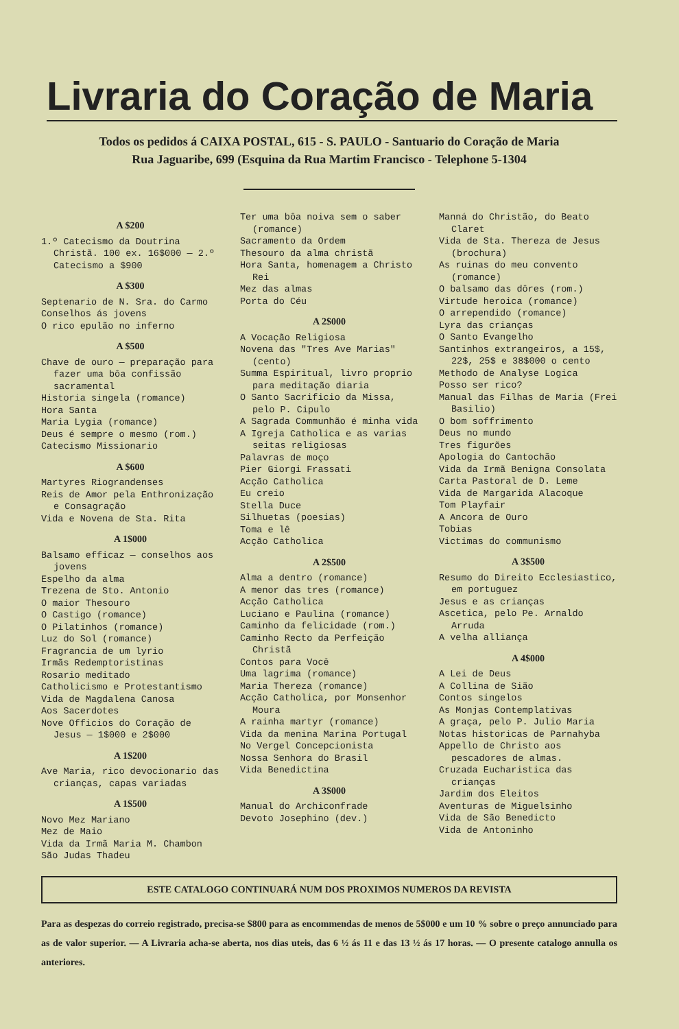Livraria do Coração de Maria
Todos os pedidos á CAIXA POSTAL, 615 - S. PAULO - Santuario do Coração de Maria
Rua Jaguaribe, 699 (Esquina da Rua Martim Francisco - Telephone 5-1304
A $200
1.º Catecismo da Doutrina Christã. 100 ex. 16$000 — 2.º Catecismo a $900
A $300
Septenario de N. Sra. do Carmo
Conselhos ás jovens
O rico epulão no inferno
A $500
Chave de ouro — preparação para fazer uma bôa confissão sacramental
Historia singela (romance)
Hora Santa
Maria Lygia (romance)
Deus é sempre o mesmo (rom.)
Catecismo Missionario
A $600
Martyres Riograndenses
Reis de Amor pela Enthronização e Consagração
Vida e Novena de Sta. Rita
A 1$000
Balsamo efficaz — conselhos aos jovens
Espelho da alma
Trezena de Sto. Antonio
O maior Thesouro
O Castigo (romance)
O Pilatinhos (romance)
Luz do Sol (romance)
Fragrancia de um lyrio
Irmãs Redemptoristinas
Rosario meditado
Catholicismo e Protestantismo
Vida de Magdalena Canosa
Aos Sacerdotes
Nove Officios do Coração de Jesus — 1$000 e 2$000
A 1$200
Ave Maria, rico devocionario das crianças, capas variadas
A 1$500
Novo Mez Mariano
Mez de Maio
Vida da Irmã Maria M. Chambon
São Judas Thadeu
Ter uma bôa noiva sem o saber (romance)
Sacramento da Ordem
Thesouro da alma christã
Hora Santa, homenagem a Christo Rei
Mez das almas
Porta do Céu
A 2$000
A Vocação Religiosa
Novena das "Tres Ave Marias" (cento)
Summa Espiritual, livro proprio para meditação diaria
O Santo Sacrificio da Missa, pelo P. Cipulo
A Sagrada Communhão é minha vida
A Igreja Catholica e as varias seitas religiosas
Palavras de moço
Pier Giorgi Frassati
Acção Catholica
Eu creio
Stella Duce
Silhuetas (poesias)
Toma e lê
Acção Catholica
A 2$500
Alma a dentro (romance)
A menor das tres (romance)
Acção Catholica
Luciano e Paulina (romance)
Caminho da felicidade (rom.)
Caminho Recto da Perfeição Christã
Contos para Você
Uma lagrima (romance)
Maria Thereza (romance)
Acção Catholica, por Monsenhor Moura
A rainha martyr (romance)
Vida da menina Marina Portugal
No Vergel Concepcionista
Nossa Senhora do Brasil
Vida Benedictina
A 3$000
Manual do Archiconfrade
Devoto Josephino (dev.)
Manná do Christão, do Beato Claret
Vida de Sta. Thereza de Jesus (brochura)
As ruinas do meu convento (romance)
O balsamo das dôres (rom.)
Virtude heroica (romance)
O arrependido (romance)
Lyra das crianças
O Santo Evangelho
Santinhos extrangeiros, a 15$, 22$, 25$ e 38$000 o cento
Methodo de Analyse Logica
Posso ser rico?
Manual das Filhas de Maria (Frei Basilio)
O bom soffrimento
Deus no mundo
Tres figurões
Apologia do Cantochão
Vida da Irmã Benigna Consolata
Carta Pastoral de D. Leme
Vida de Margarida Alacoque
Tom Playfair
A Ancora de Ouro
Tobias
Victimas do communismo
A 3$500
Resumo do Direito Ecclesiastico, em portuguez
Jesus e as crianças
Ascetica, pelo Pe. Arnaldo Arruda
A velha alliança
A 4$000
A Lei de Deus
A Collina de Sião
Contos singelos
As Monjas Contemplativas
A graça, pelo P. Julio Maria
Notas historicas de Parnahyba
Appello de Christo aos pescadores de almas.
Cruzada Eucharistica das crianças
Jardim dos Eleitos
Aventuras de Miguelsinho
Vida de São Benedicto
Vida de Antoninho
ESTE CATALOGO CONTINUARÁ NUM DOS PROXIMOS NUMEROS DA REVISTA
Para as despezas do correio registrado, precisa-se $800 para as encommendas de menos de 5$000 e um 10 % sobre o preço annunciado para as de valor superior. — A Livraria acha-se aberta, nos dias uteis, das 6 ½ ás 11 e das 13 ½ ás 17 horas. — O presente catalogo annulla os anteriores.